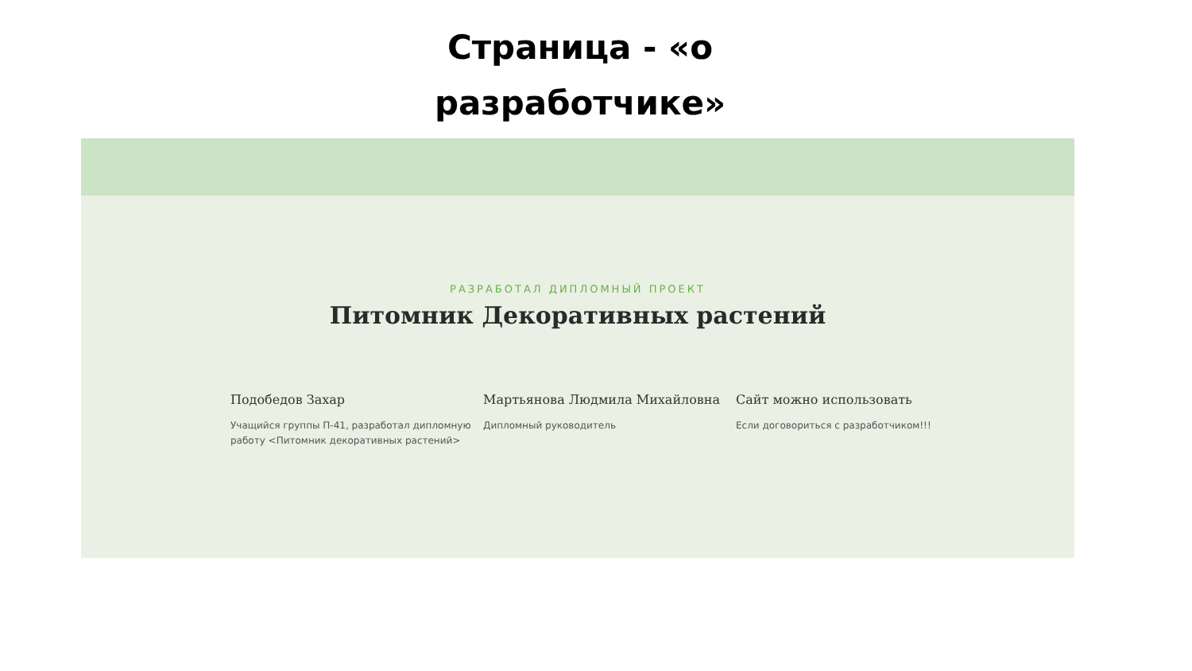Страница - «о
разработчике»
РАЗРАБОТАЛ ДИПЛОМНЫЙ ПРОЕКТ
Питомник Декоративных растений
Подобедов Захар
Учащийся группы П-41, разработал дипломную работу <Питомник декоративных растений>
Мартьянова Людмила Михайловна
Дипломный руководитель
Сайт можно использовать
Если договориться с разработчиком!!!